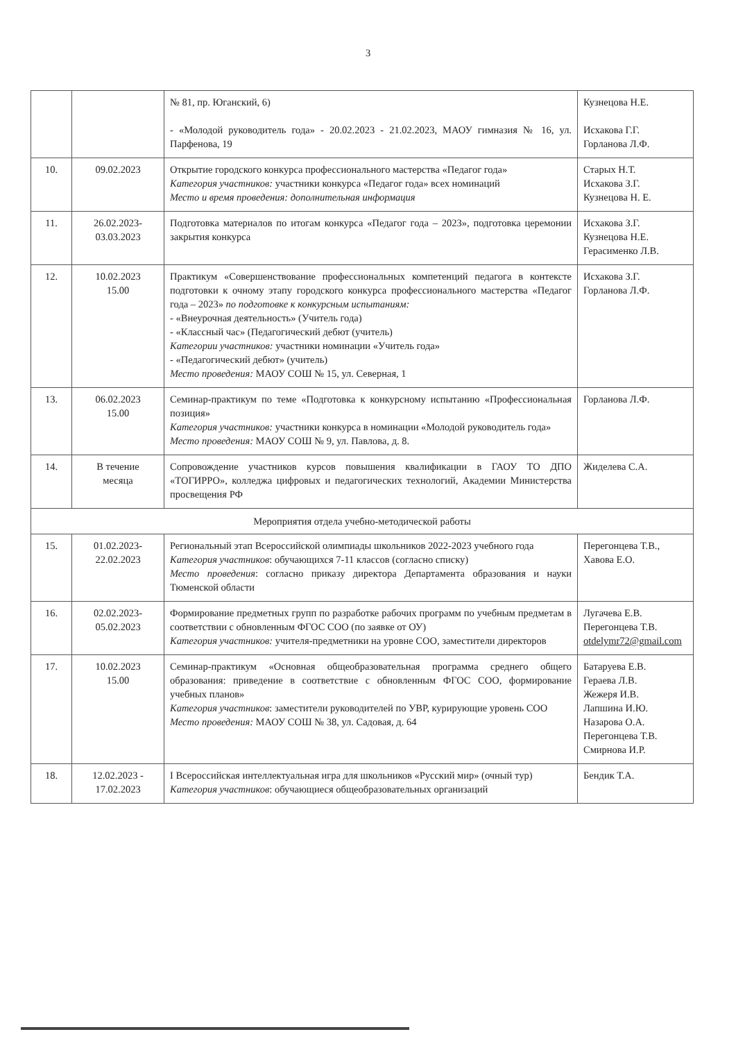3
| | | № 81, пр. Юганский, 6) - «Молодой руководитель года» - 20.02.2023 - 21.02.2023, МАОУ гимназия № 16, ул. Парфенова, 19 | Кузнецова Н.Е. Исхакова Г.Г. Горланова Л.Ф. |
| 10. | 09.02.2023 | Открытие городского конкурса профессионального мастерства «Педагог года» Категория участников: участники конкурса «Педагог года» всех номинаций Место и время проведения: дополнительная информация | Старых Н.Т. Исхакова З.Г. Кузнецова Н. Е. |
| 11. | 26.02.2023- 03.03.2023 | Подготовка материалов по итогам конкурса «Педагог года – 2023», подготовка церемонии закрытия конкурса | Исхакова З.Г. Кузнецова Н.Е. Герасименко Л.В. |
| 12. | 10.02.2023 15.00 | Практикум «Совершенствование профессиональных компетенций педагога в контексте подготовки к очному этапу городского конкурса профессионального мастерства «Педагог года – 2023» по подготовке к конкурсным испытаниям: - «Внеурочная деятельность» (Учитель года) - «Классный час» (Педагогический дебют (учитель) Категории участников: участники номинации «Учитель года» - «Педагогический дебют» (учитель) Место проведения: МАОУ СОШ № 15, ул. Северная, 1 | Исхакова З.Г. Горланова Л.Ф. |
| 13. | 06.02.2023 15.00 | Семинар-практикум по теме «Подготовка к конкурсному испытанию «Профессиональная позиция» Категория участников: участники конкурса в номинации «Молодой руководитель года» Место проведения: МАОУ СОШ № 9, ул. Павлова, д. 8. | Горланова Л.Ф. |
| 14. | В течение месяца | Сопровождение участников курсов повышения квалификации в ГАОУ ТО ДПО «ТОГИРРО», колледжа цифровых и педагогических технологий, Академии Министерства просвещения РФ | Жиделева С.А. |
| Мероприятия отдела учебно-методической работы | | | |
| 15. | 01.02.2023- 22.02.2023 | Региональный этап Всероссийской олимпиады школьников 2022-2023 учебного года Категория участников : обучающихся 7-11 классов (согласно списку) Место проведения : согласно приказу директора Департамента образования и науки Тюменской области | Перегонцева Т.В., Хавова Е.О. |
| 16. | 02.02.2023- 05.02.2023 | Формирование предметных групп по разработке рабочих программ по учебным предметам в соответствии с обновленным ФГОС СОО (по заявке от ОУ) Категория участников: учителя-предметники на уровне СОО, заместители директоров | Лугачева Е.В. Перегонцева Т.В. otdelymr72@gmail.com |
| 17. | 10.02.2023 15.00 | Семинар-практикум «Основная общеобразовательная программа среднего общего образования: приведение в соответствие с обновленным ФГОС СОО, формирование учебных планов» Категория участников : заместители руководителей по УВР, курирующие уровень СОО Место проведения: МАОУ СОШ № 38, ул. Садовая, д. 64 | Батаруева Е.В. Гераева Л.В. Жежеря И.В. Лапшина И.Ю. Назарова О.А. Перегонцева Т.В. Смирнова И.Р. |
| 18. | 12.02.2023 - 17.02.2023 | I Всероссийская интеллектуальная игра для школьников «Русский мир» (очный тур) Категория участников : обучающиеся общеобразовательных организаций | Бендик Т.А. |